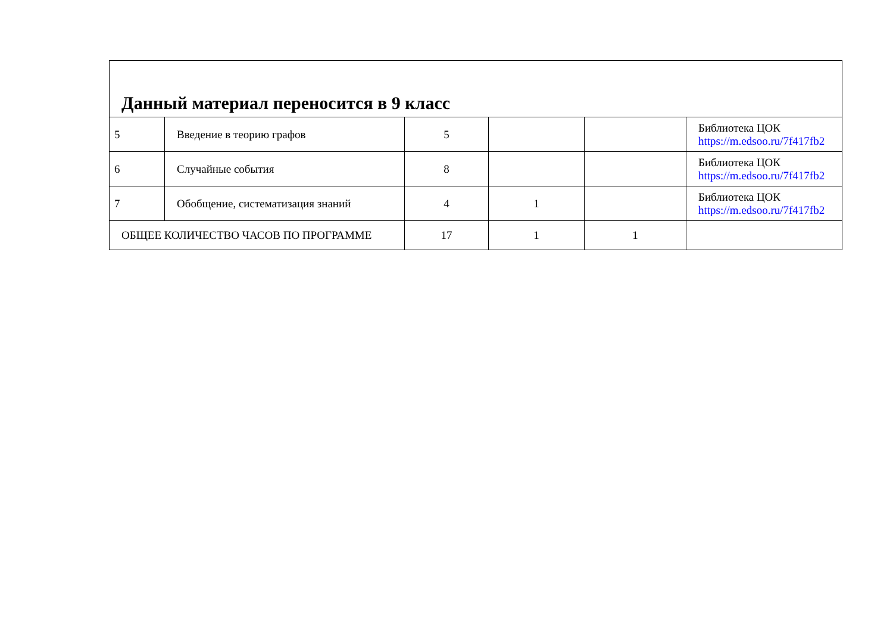| Данный материал переносится в 9 класс | | | | | |
| 5 | Введение в теорию графов | 5 | | | Библиотека ЦОК https://m.edsoo.ru/7f417fb2 |
| 6 | Случайные события | 8 | | | Библиотека ЦОК https://m.edsoo.ru/7f417fb2 |
| 7 | Обобщение, систематизация знаний | 4 | 1 | | Библиотека ЦОК https://m.edsoo.ru/7f417fb2 |
| ОБЩЕЕ КОЛИЧЕСТВО ЧАСОВ ПО ПРОГРАММЕ | | 17 | 1 | 1 | |